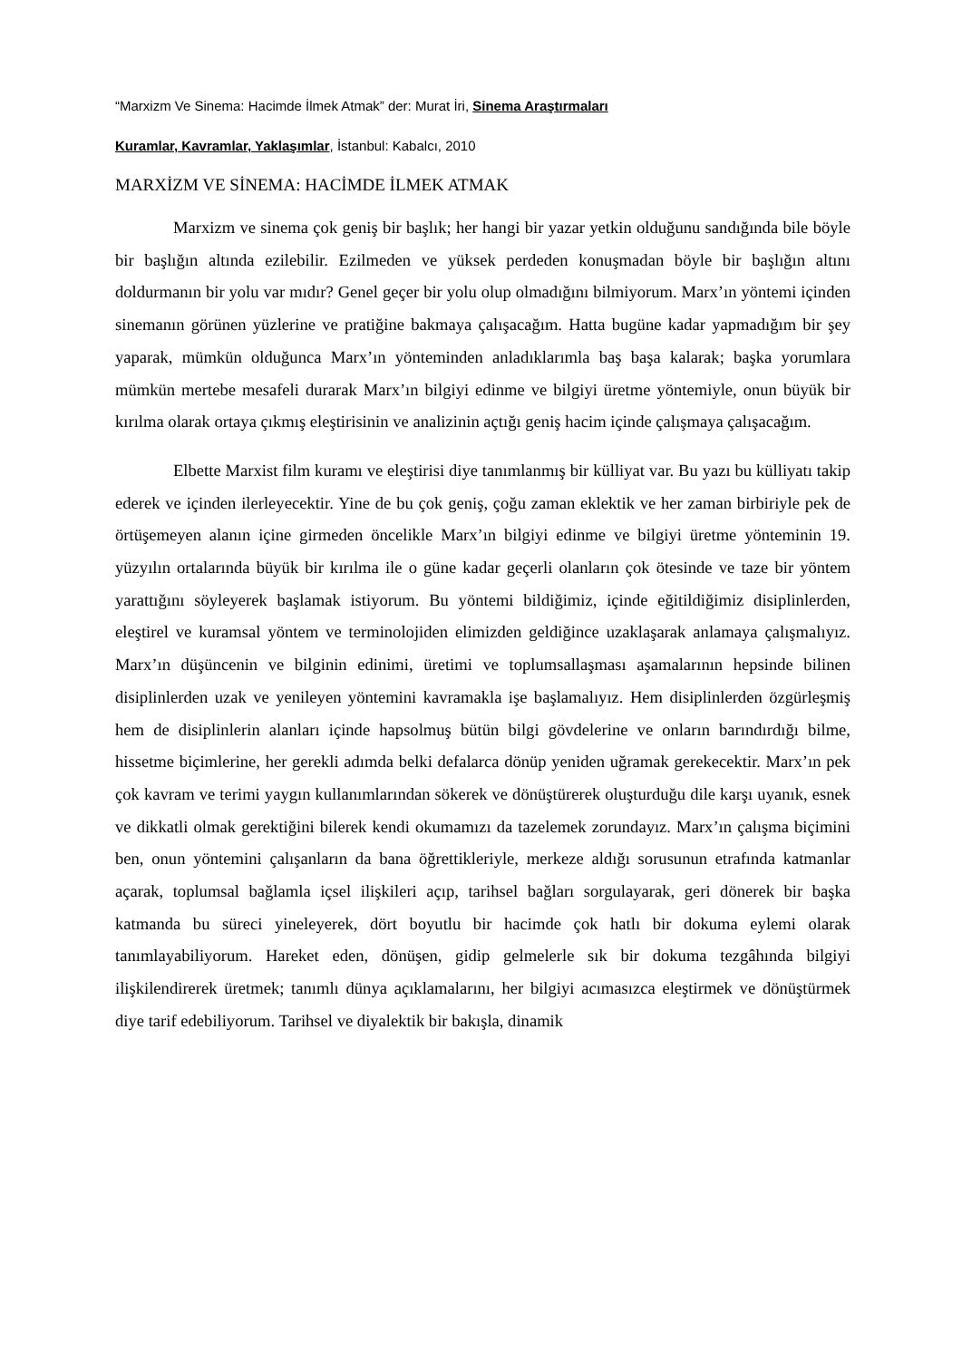“Marxizm Ve Sinema: Hacimde İlmek Atmak” der: Murat İri, Sinema Araştırmaları
Kuramlar, Kavramlar, Yaklaşımlar, İstanbul: Kabalcı, 2010
MARXİZM VE SİNEMA: HACİMDE İLMEK ATMAK
Marxizm ve sinema çok geniş bir başlık; her hangi bir yazar yetkin olduğunu sandığında bile böyle bir başlığın altında ezilebilir. Ezilmeden ve yüksek perdeden konuşmadan böyle bir başlığın altını doldurmanın bir yolu var mıdır? Genel geçer bir yolu olup olmadığını bilmiyorum. Marx’ın yöntemi içinden sinemanın görünen yüzlerine ve pratiğine bakmaya çalışacağım. Hatta bugüne kadar yapmadığım bir şey yaparak, mümkün olduğunca Marx’ın yönteminden anladıklarımla baş başa kalarak; başka yorumlara mümkün mertebe mesafeli durarak Marx’ın bilgiyi edinme ve bilgiyi üretme yöntemiyle, onun büyük bir kırılma olarak ortaya çıkmış eleştirisinin ve analizinin açtığı geniş hacim içinde çalışmaya çalışacağım.
Elbette Marxist film kuramı ve eleştirisi diye tanımlanmış bir külliyat var. Bu yazı bu külliyatı takip ederek ve içinden ilerleyecektir. Yine de bu çok geniş, çoğu zaman eklektik ve her zaman birbiriyle pek de örtüşemeyen alanın içine girmeden öncelikle Marx’ın bilgiyi edinme ve bilgiyi üretme yönteminin 19. yüzyılın ortalarında büyük bir kırılma ile o güne kadar geçerli olanların çok ötesinde ve taze bir yöntem yarattığını söyleyerek başlamak istiyorum. Bu yöntemi bildiğimiz, içinde eğitildiğimiz disiplinlerden, eleştirel ve kuramsal yöntem ve terminolojiden elimizden geldiğince uzaklaşarak anlamaya çalışmalıyız. Marx’ın düşüncenin ve bilginin edinimi, üretimi ve toplumsallaşması aşamalarının hepsinde bilinen disiplinlerden uzak ve yenileyen yöntemini kavramakla işe başlamalıyız. Hem disiplinlerden özgürleşmiş hem de disiplinlerin alanları içinde hapsolmuş bütün bilgi gövdelerine ve onların barındırdığı bilme, hissetme biçimlerine, her gerekli adımda belki defalarca dönüp yeniden uğramak gerekecektir. Marx’ın pek çok kavram ve terimi yaygın kullanımlarından sökerek ve dönüştürerek oluşturduğu dile karşı uyanık, esnek ve dikkatli olmak gerektiğini bilerek kendi okumamızı da tazelemek zorundayız. Marx’ın çalışma biçimini ben, onun yöntemini çalışanların da bana öğrettikleriyle, merkeze aldığı sorusunun etrafında katmanlar açarak, toplumsal bağlamla içsel ilişkileri açıp, tarihsel bağları sorgulayarak, geri dönerek bir başka katmanda bu süreci yineleyerek, dört boyutlu bir hacimde çok hatlı bir dokuma eylemi olarak tanımlayabiliyorum. Hareket eden, dönüşen, gidip gelmelerle sık bir dokuma tezgâhında bilgiyi ilişkilendirerek üretmek; tanımlı dünya açıklamalarını, her bilgiyi acımasızca eleştirmek ve dönüştürmek diye tarif edebiliyorum. Tarihsel ve diyalektik bir bakışla, dinamik